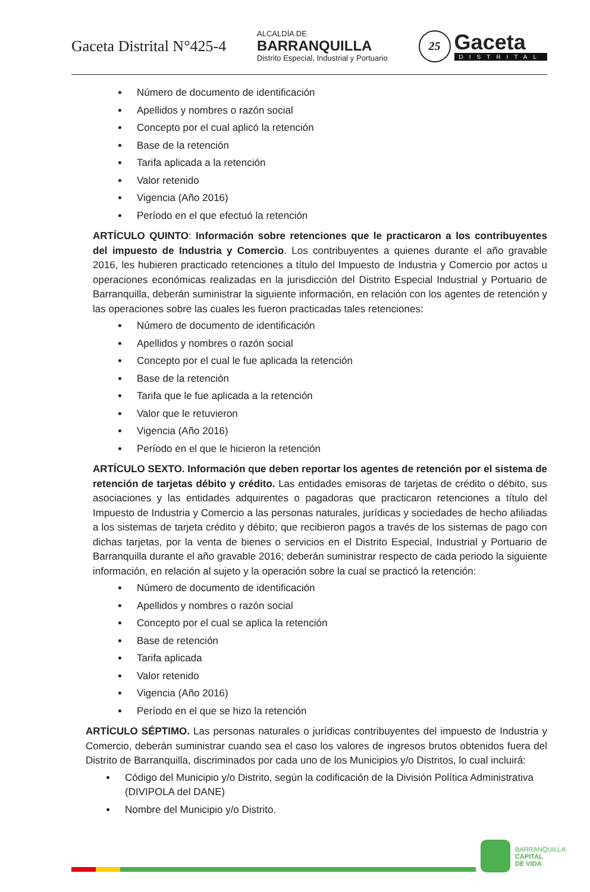Gaceta Distrital N°425-4
ALCALDÍA DE
BARRANQUILLA
Distrito Especial, Industrial y Portuario
25
Gaceta
DISTRITAL
Número de documento de identificación
Apellidos y nombres o razón social
Concepto por el cual aplicó la retención
Base de la retención
Tarifa aplicada a la retención
Valor retenido
Vigencia (Año 2016)
Período en el que efectuó la retención
ARTÍCULO QUINTO: Información sobre retenciones que le practicaron a los contribuyentes del impuesto de Industria y Comercio. Los contribuyentes a quienes durante el año gravable 2016, les hubieren practicado retenciones a título del Impuesto de Industria y Comercio por actos u operaciones económicas realizadas en la jurisdicción del Distrito Especial Industrial y Portuario de Barranquilla, deberán suministrar la siguiente información, en relación con los agentes de retención y las operaciones sobre las cuales les fueron practicadas tales retenciones:
Número de documento de identificación
Apellidos y nombres o razón social
Concepto por el cual le fue aplicada la retención
Base de la retención
Tarifa que le fue aplicada a la retención
Valor que le retuvieron
Vigencia (Año 2016)
Período en el que le hicieron la retención
ARTÍCULO SEXTO. Información que deben reportar los agentes de retención por el sistema de retención de tarjetas débito y crédito. Las entidades emisoras de tarjetas de crédito o débito, sus asociaciones y las entidades adquirentes o pagadoras que practicaron retenciones a título del Impuesto de Industria y Comercio a las personas naturales, jurídicas y sociedades de hecho afiliadas a los sistemas de tarjeta crédito y débito; que recibieron pagos a través de los sistemas de pago con dichas tarjetas, por la venta de bienes o servicios en el Distrito Especial, Industrial y Portuario de Barranquilla durante el año gravable 2016; deberán suministrar respecto de cada periodo la siguiente información, en relación al sujeto y la operación sobre la cual se practicó la retención:
Número de documento de identificación
Apellidos y nombres o razón social
Concepto por el cual se aplica la retención
Base de retención
Tarifa aplicada
Valor retenido
Vigencia (Año 2016)
Período en el que se hizo la retención
ARTÍCULO SÉPTIMO. Las personas naturales o jurídicas contribuyentes del impuesto de Industria y Comercio, deberán suministrar cuando sea el caso los valores de ingresos brutos obtenidos fuera del Distrito de Barranquilla, discriminados por cada uno de los Municipios y/o Distritos, lo cual incluirá:
Código del Municipio y/o Distrito, según la codificación de la División Política Administrativa (DIVIPOLA del DANE)
Nombre del Municipio y/o Distrito.
BARRANQUILLA
CAPITAL
DE VIDA